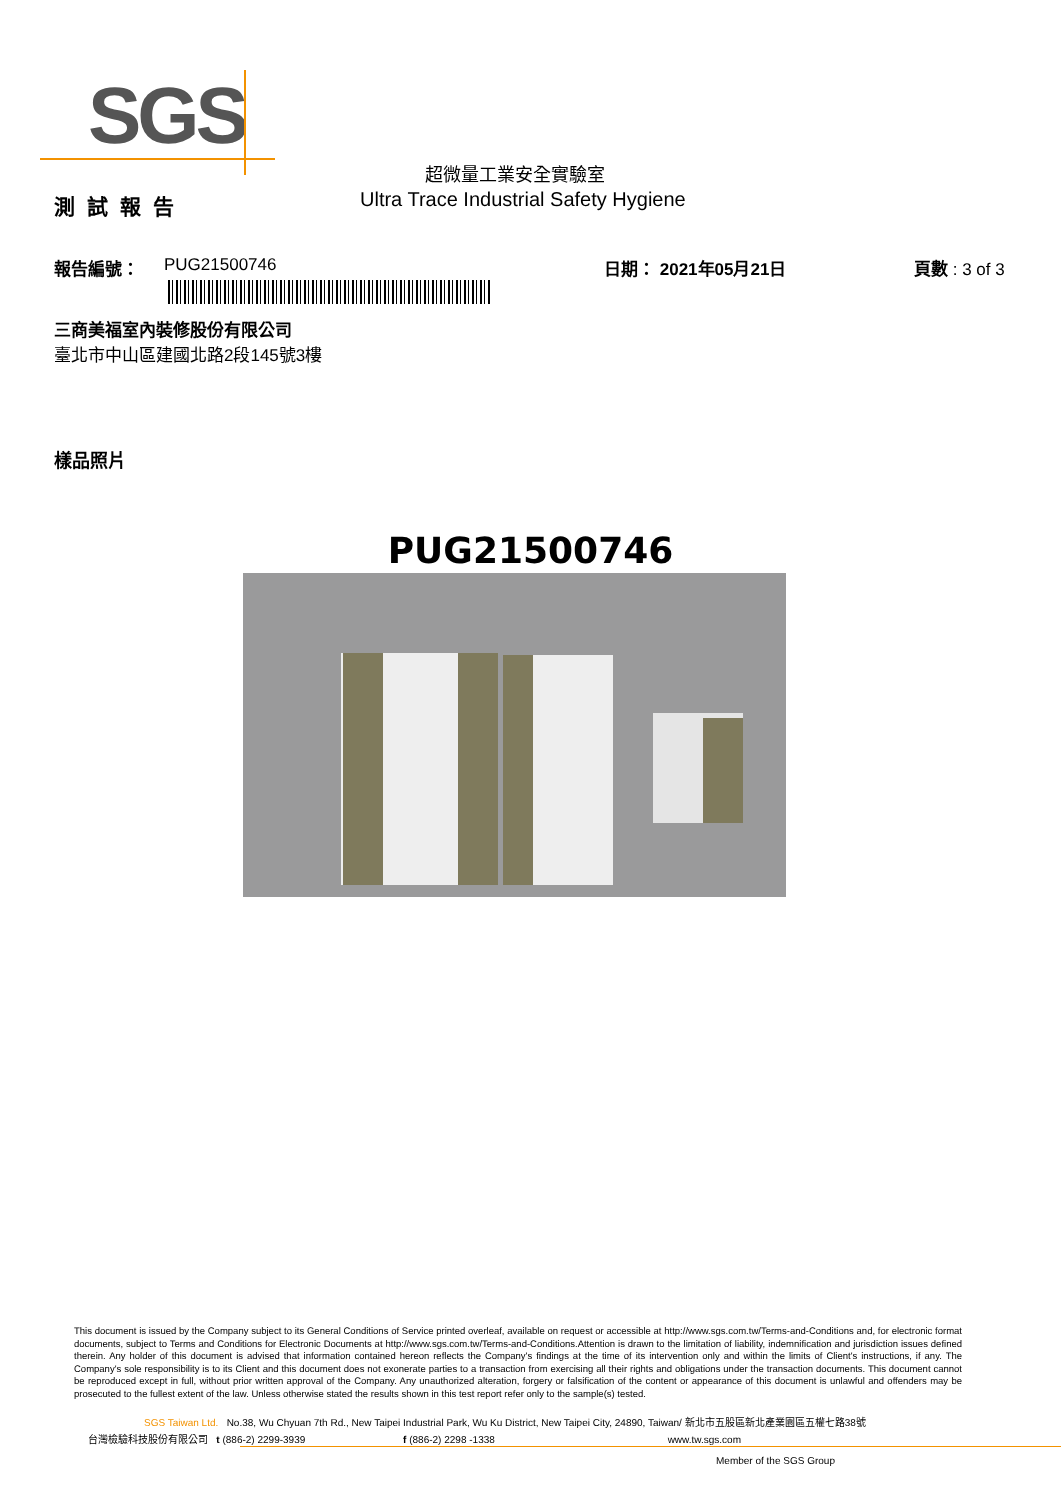SGS
超微量工業安全實驗室
Ultra Trace Industrial Safety Hygiene
測試報告
報告編號： PUG21500746 日期： 2021年05月21日 頁數 : 3 of 3
三商美福室內裝修股份有限公司
臺北市中山區建國北路2段145號3樓
樣品照片
PUG21500746
This document is issued by the Company subject to its General Conditions of Service printed overleaf, available on request or accessible at http://www.sgs.com.tw/Terms-and-Conditions and, for electronic format documents, subject to Terms and Conditions for Electronic Documents at http://www.sgs.com.tw/Terms-and-Conditions.Attention is drawn to the limitation of liability, indemnification and jurisdiction issues defined therein. Any holder of this document is advised that information contained hereon reflects the Company's findings at the time of its intervention only and within the limits of Client's instructions, if any. The Company's sole responsibility is to its Client and this document does not exonerate parties to a transaction from exercising all their rights and obligations under the transaction documents. This document cannot be reproduced except in full, without prior written approval of the Company. Any unauthorized alteration, forgery or falsification of the content or appearance of this document is unlawful and offenders may be prosecuted to the fullest extent of the law. Unless otherwise stated the results shown in this test report refer only to the sample(s) tested.
SGS Taiwan Ltd. No.38, Wu Chyuan 7th Rd., New Taipei Industrial Park, Wu Ku District, New Taipei City, 24890, Taiwan/ 新北市五股區新北產業園區五權七路38號
台灣檢驗科技股份有限公司 t (886-2) 2299-3939 f (886-2) 2298 -1338 www.tw.sgs.com
Member of the SGS Group